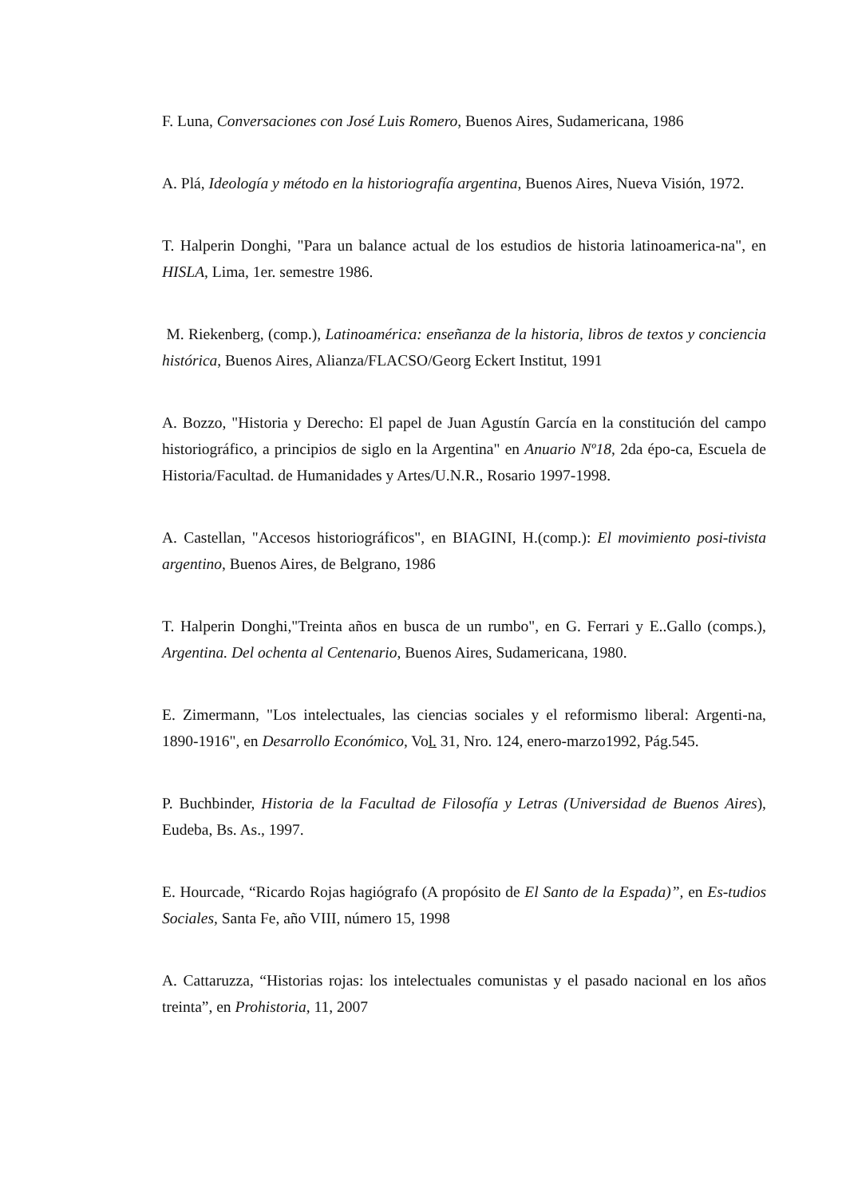F. Luna, Conversaciones con José Luis Romero, Buenos Aires, Sudamericana, 1986
A. Plá, Ideología y método en la historiografía argentina, Buenos Aires, Nueva Visión, 1972.
T. Halperin Donghi, "Para un balance actual de los estudios de historia latinoamerica-na", en HISLA, Lima, 1er. semestre 1986.
M. Riekenberg, (comp.), Latinoamérica: enseñanza de la historia, libros de textos y conciencia histórica, Buenos Aires, Alianza/FLACSO/Georg Eckert Institut, 1991
A. Bozzo, "Historia y Derecho: El papel de Juan Agustín García en la constitución del campo historiográfico, a principios de siglo en la Argentina" en Anuario Nº18, 2da épo-ca, Escuela de Historia/Facultad. de Humanidades y Artes/U.N.R., Rosario 1997-1998.
A. Castellan, "Accesos historiográficos", en BIAGINI, H.(comp.): El movimiento posi-tivista argentino, Buenos Aires, de Belgrano, 1986
T. Halperin Donghi,"Treinta años en busca de un rumbo", en G. Ferrari y E..Gallo (comps.), Argentina. Del ochenta al Centenario, Buenos Aires, Sudamericana, 1980.
E. Zimermann, "Los intelectuales, las ciencias sociales y el reformismo liberal: Argenti-na, 1890-1916", en Desarrollo Económico, Vol. 31, Nro. 124, enero-marzo1992, Pág.545.
P. Buchbinder, Historia de la Facultad de Filosofía y Letras (Universidad de Buenos Aires), Eudeba, Bs. As., 1997.
E. Hourcade, “Ricardo Rojas hagiógrafo (A propósito de El Santo de la Espada)”, en Es-tudios Sociales, Santa Fe, año VIII, número 15, 1998
A. Cattaruzza, “Historias rojas: los intelectuales comunistas y el pasado nacional en los años treinta”, en Prohistoria, 11, 2007